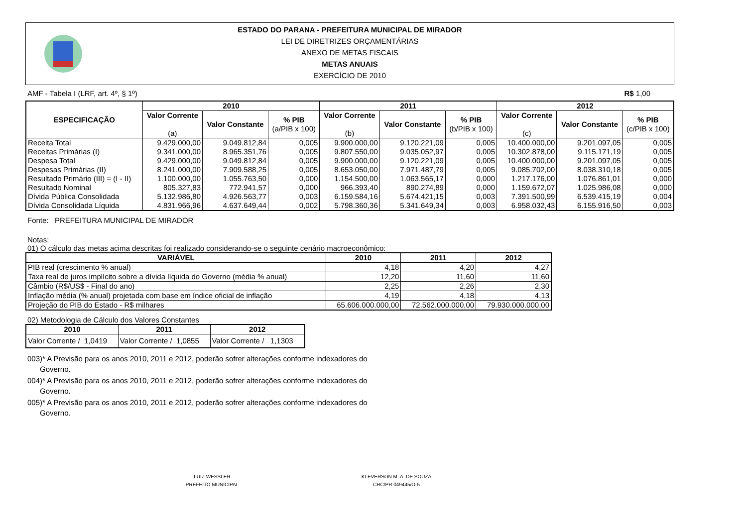ESTADO DO PARANA - PREFEITURA MUNICIPAL DE MIRADOR
LEI DE DIRETRIZES ORÇAMENTÁRIAS
ANEXO DE METAS FISCAIS
METAS ANUAIS
EXERCÍCIO DE 2010
AMF - Tabela I (LRF, art. 4º, § 1º) R$ 1,00
| ESPECIFICAÇÃO | 2010 | | | 2011 | | | 2012 | | |
| --- | --- | --- | --- | --- | --- | --- | --- | --- | --- |
| | Valor Corrente (a) | Valor Constante | % PIB (a/PIB x 100) | Valor Corrente (b) | Valor Constante | % PIB (b/PIB x 100) | Valor Corrente (c) | Valor Constante | % PIB (c/PIB x 100) |
| Receita Total | 9.429.000,00 | 9.049.812,84 | 0,005 | 9.900.000,00 | 9.120.221,09 | 0,005 | 10.400.000,00 | 9.201.097,05 | 0,005 |
| Receitas Primárias (I) | 9.341.000,00 | 8.965.351,76 | 0,005 | 9.807.550,00 | 9.035.052,97 | 0,005 | 10.302.878,00 | 9.115.171,19 | 0,005 |
| Despesa Total | 9.429.000,00 | 9.049.812,84 | 0,005 | 9.900.000,00 | 9.120.221,09 | 0,005 | 10.400.000,00 | 9.201.097,05 | 0,005 |
| Despesas Primárias (II) | 8.241.000,00 | 7.909.588,25 | 0,005 | 8.653.050,00 | 7.971.487,79 | 0,005 | 9.085.702,00 | 8.038.310,18 | 0,005 |
| Resultado Primário (III) = (I - II) | 1.100.000,00 | 1.055.763,50 | 0,000 | 1.154.500,00 | 1.063.565,17 | 0,000 | 1.217.176,00 | 1.076.861,01 | 0,000 |
| Resultado Nominal | 805.327,83 | 772.941,57 | 0,000 | 966.393,40 | 890.274,89 | 0,000 | 1.159.672,07 | 1.025.986,08 | 0,000 |
| Dívida Pública Consolidada | 5.132.986,80 | 4.926.563,77 | 0,003 | 6.159.584,16 | 5.674.421,15 | 0,003 | 7.391.500,99 | 6.539.415,19 | 0,004 |
| Dívida Consolidada Líquida | 4.831.966,96 | 4.637.649,44 | 0,002 | 5.798.360,36 | 5.341.649,34 | 0,003 | 6.958.032,43 | 6.155.916,50 | 0,003 |
Fonte: PREFEITURA MUNICIPAL DE MIRADOR
Notas:
01) O cálculo das metas acima descritas foi realizado considerando-se o seguinte cenário macroeconômico:
| VARIÁVEL | 2010 | 2011 | 2012 |
| --- | --- | --- | --- |
| PIB real (crescimento % anual) | 4,18 | 4,20 | 4,27 |
| Taxa real de juros implícito sobre a dívida líquida do Governo (média % anual) | 12,20 | 11,60 | 11,60 |
| Câmbio (R$/US$ - Final do ano) | 2,25 | 2,26 | 2,30 |
| Inflação média (% anual) projetada com base em índice oficial de inflação | 4,19 | 4,18 | 4,13 |
| Projeção do PIB do Estado - R$ milhares | 65.606.000.000,00 | 72.562.000.000,00 | 79.930.000.000,00 |
02) Metodologia de Cálculo dos Valores Constantes
| 2010 | 2011 | 2012 |
| --- | --- | --- |
| Valor Corrente / 1,0419 | Valor Corrente / 1,0855 | Valor Corrente / 1,1303 |
003)* A Previsão para os anos 2010, 2011 e 2012, poderão sofrer alterações conforme indexadores do
Governo.
004)* A Previsão para os anos 2010, 2011 e 2012, poderão sofrer alterações conforme indexadores do
Governo.
005)* A Previsão para os anos 2010, 2011 e 2012, poderão sofrer alterações conforme indexadores do
Governo.
LUIZ WESSLER
PREFEITO MUNICIPAL
KLEVERSON M. A. DE SOUZA
CRC/PR 049445/O-5